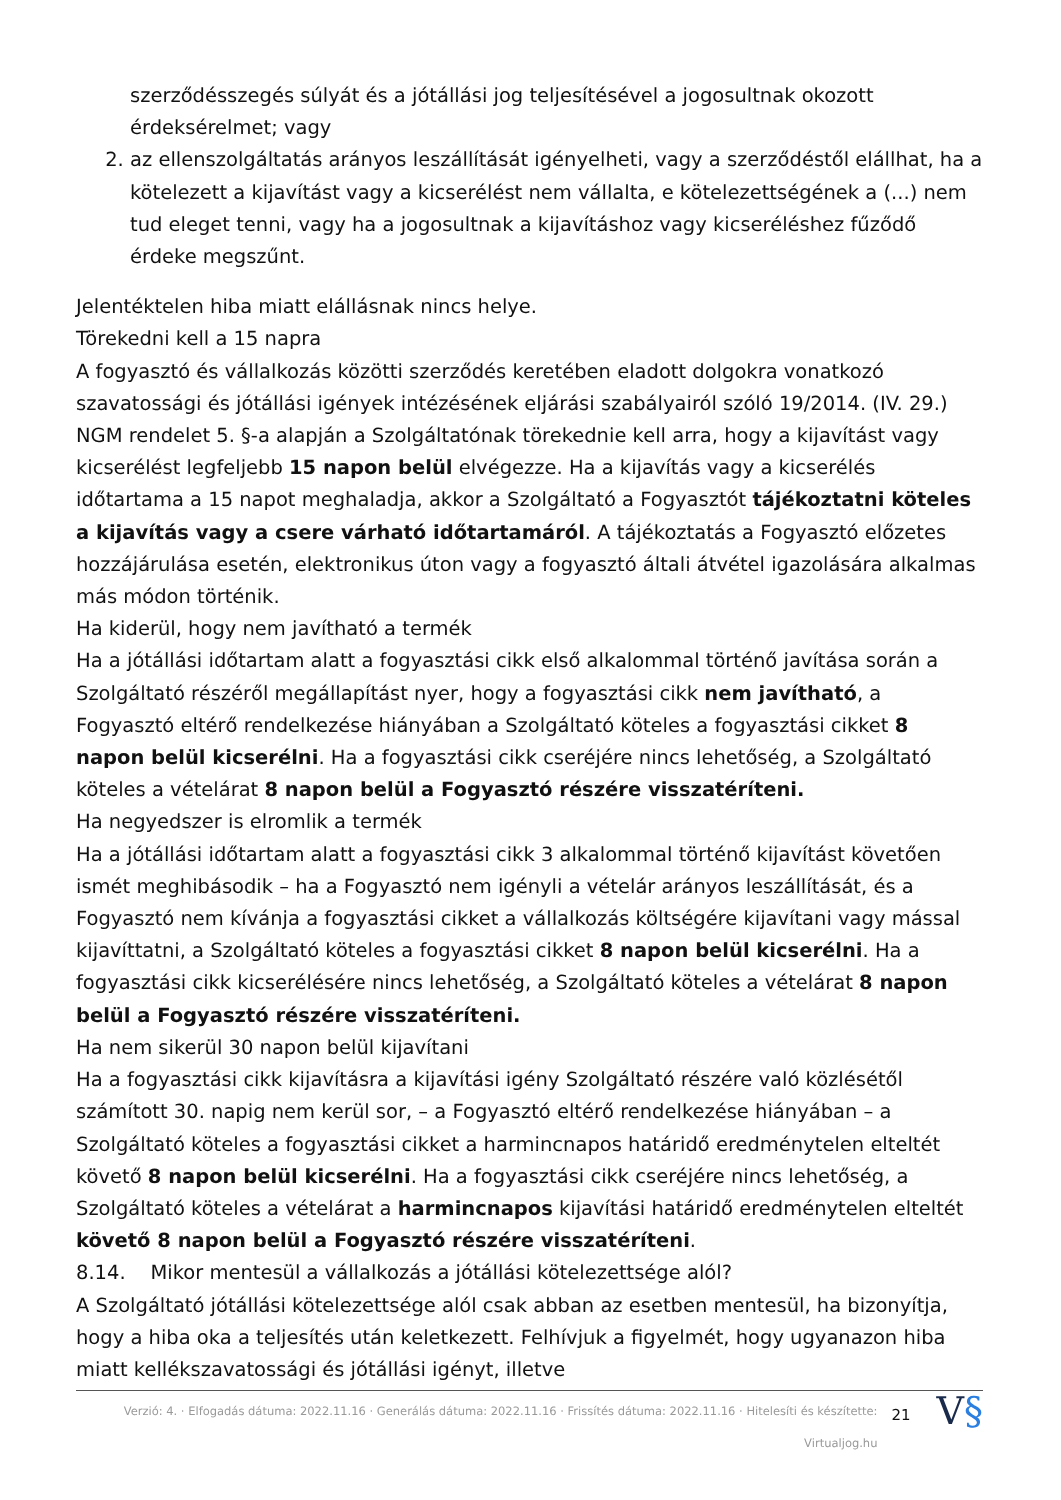szerződésszegés súlyát és a jótállási jog teljesítésével a jogosultnak okozott érdeksérelmet; vagy
2. az ellenszolgáltatás arányos leszállítását igényelheti, vagy a szerződéstől elállhat, ha a kötelezett a kijavítást vagy a kicserélést nem vállalta, e kötelezettségének a (...) nem tud eleget tenni, vagy ha a jogosultnak a kijavításhoz vagy kicseréléshez fűződő érdeke megszűnt.
Jelentéktelen hiba miatt elállásnak nincs helye.
Törekedni kell a 15 napra
A fogyasztó és vállalkozás közötti szerződés keretében eladott dolgokra vonatkozó szavatossági és jótállási igények intézésének eljárási szabályairól szóló 19/2014. (IV. 29.) NGM rendelet 5. §-a alapján a Szolgáltatónak törekednie kell arra, hogy a kijavítást vagy kicserélést legfeljebb 15 napon belül elvégezze. Ha a kijavítás vagy a kicserélés időtartama a 15 napot meghaladja, akkor a Szolgáltató a Fogyasztót tájékoztatni köteles a kijavítás vagy a csere várható időtartamáról. A tájékoztatás a Fogyasztó előzetes hozzájárulása esetén, elektronikus úton vagy a fogyasztó általi átvétel igazolására alkalmas más módon történik.
Ha kiderül, hogy nem javítható a termék
Ha a jótállási időtartam alatt a fogyasztási cikk első alkalommal történő javítása során a Szolgáltató részéről megállapítást nyer, hogy a fogyasztási cikk nem javítható, a Fogyasztó eltérő rendelkezése hiányában a Szolgáltató köteles a fogyasztási cikket 8 napon belül kicserélni. Ha a fogyasztási cikk cseréjére nincs lehetőség, a Szolgáltató köteles a vételárat 8 napon belül a Fogyasztó részére visszatéríteni.
Ha negyedszer is elromlik a termék
Ha a jótállási időtartam alatt a fogyasztási cikk 3 alkalommal történő kijavítást követően ismét meghibásodik – ha a Fogyasztó nem igényli a vételár arányos leszállítását, és a Fogyasztó nem kívánja a fogyasztási cikket a vállalkozás költségére kijavítani vagy mással kijavíttatni, a Szolgáltató köteles a fogyasztási cikket 8 napon belül kicserélni. Ha a fogyasztási cikk kicserélésére nincs lehetőség, a Szolgáltató köteles a vételárat 8 napon belül a Fogyasztó részére visszatéríteni.
Ha nem sikerül 30 napon belül kijavítani
Ha a fogyasztási cikk kijavításra a kijavítási igény Szolgáltató részére való közlésétől számított 30. napig nem kerül sor, – a Fogyasztó eltérő rendelkezése hiányában – a Szolgáltató köteles a fogyasztási cikket a harmincnapos határidő eredménytelen elteltét követő 8 napon belül kicserélni. Ha a fogyasztási cikk cseréjére nincs lehetőség, a Szolgáltató köteles a vételárat a harmincnapos kijavítási határidő eredménytelen elteltét követő 8 napon belül a Fogyasztó részére visszatéríteni.
8.14. Mikor mentesül a vállalkozás a jótállási kötelezettsége alól?
A Szolgáltató jótállási kötelezettsége alól csak abban az esetben mentesül, ha bizonyítja, hogy a hiba oka a teljesítés után keletkezett. Felhívjuk a figyelmét, hogy ugyanazon hiba miatt kellékszavatossági és jótállási igényt, illetve
Verzió: 4. · Elfogadás dátuma: 2022.11.16 · Generálás dátuma: 2022.11.16 · Frissítés dátuma: 2022.11.16 · Hitelesíti és készítette: Virtualjog.hu
21
V§